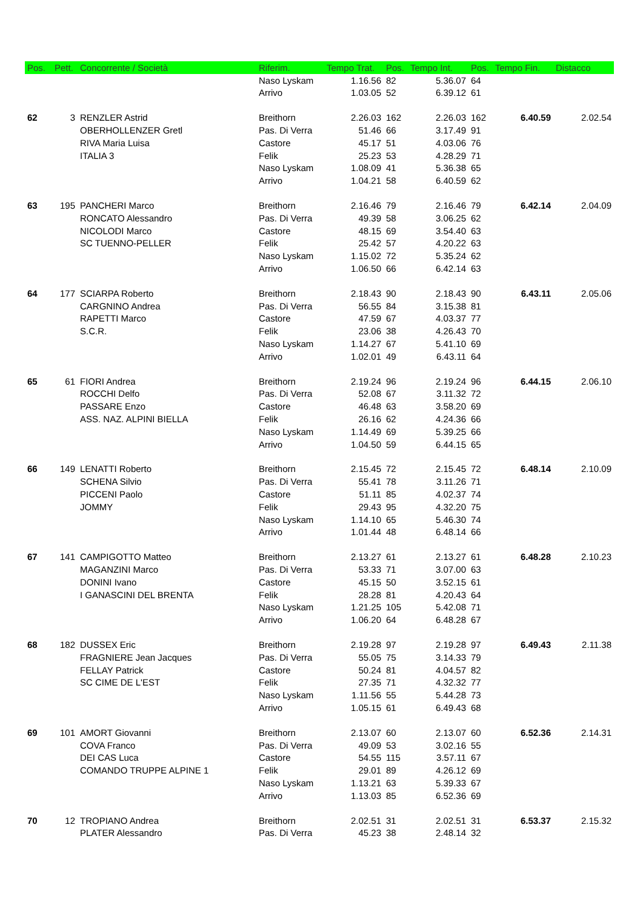| Pos. | Pett. | Concorrente / Società | Riferim. | Tempo Trat. | Pos. | Tempo Int. | Pos. | Tempo Fin. | Distacco |
| --- | --- | --- | --- | --- | --- | --- | --- | --- | --- |
| | | | Naso Lyskam | 1.16.56 | 82 | 5.36.07 | 64 | | |
| | | | Arrivo | 1.03.05 | 52 | 6.39.12 | 61 | | |
| 62 | 3 | RENZLER Astrid | Breithorn | 2.26.03 | 162 | 2.26.03 | 162 | 6.40.59 | 2.02.54 |
| | | OBERHOLLENZER Gretl | Pas. Di Verra | 51.46 | 66 | 3.17.49 | 91 | | |
| | | RIVA Maria Luisa | Castore | 45.17 | 51 | 4.03.06 | 76 | | |
| | | ITALIA 3 | Felik | 25.23 | 53 | 4.28.29 | 71 | | |
| | | | Naso Lyskam | 1.08.09 | 41 | 5.36.38 | 65 | | |
| | | | Arrivo | 1.04.21 | 58 | 6.40.59 | 62 | | |
| 63 | 195 | PANCHERI Marco | Breithorn | 2.16.46 | 79 | 2.16.46 | 79 | 6.42.14 | 2.04.09 |
| | | RONCATO Alessandro | Pas. Di Verra | 49.39 | 58 | 3.06.25 | 62 | | |
| | | NICOLODI Marco | Castore | 48.15 | 69 | 3.54.40 | 63 | | |
| | | SC TUENNO-PELLER | Felik | 25.42 | 57 | 4.20.22 | 63 | | |
| | | | Naso Lyskam | 1.15.02 | 72 | 5.35.24 | 62 | | |
| | | | Arrivo | 1.06.50 | 66 | 6.42.14 | 63 | | |
| 64 | 177 | SCIARPA Roberto | Breithorn | 2.18.43 | 90 | 2.18.43 | 90 | 6.43.11 | 2.05.06 |
| | | CARGNINO Andrea | Pas. Di Verra | 56.55 | 84 | 3.15.38 | 81 | | |
| | | RAPETTI Marco | Castore | 47.59 | 67 | 4.03.37 | 77 | | |
| | | S.C.R. | Felik | 23.06 | 38 | 4.26.43 | 70 | | |
| | | | Naso Lyskam | 1.14.27 | 67 | 5.41.10 | 69 | | |
| | | | Arrivo | 1.02.01 | 49 | 6.43.11 | 64 | | |
| 65 | 61 | FIORI Andrea | Breithorn | 2.19.24 | 96 | 2.19.24 | 96 | 6.44.15 | 2.06.10 |
| | | ROCCHI Delfo | Pas. Di Verra | 52.08 | 67 | 3.11.32 | 72 | | |
| | | PASSARE Enzo | Castore | 46.48 | 63 | 3.58.20 | 69 | | |
| | | ASS. NAZ. ALPINI BIELLA | Felik | 26.16 | 62 | 4.24.36 | 66 | | |
| | | | Naso Lyskam | 1.14.49 | 69 | 5.39.25 | 66 | | |
| | | | Arrivo | 1.04.50 | 59 | 6.44.15 | 65 | | |
| 66 | 149 | LENATTI Roberto | Breithorn | 2.15.45 | 72 | 2.15.45 | 72 | 6.48.14 | 2.10.09 |
| | | SCHENA Silvio | Pas. Di Verra | 55.41 | 78 | 3.11.26 | 71 | | |
| | | PICCENI Paolo | Castore | 51.11 | 85 | 4.02.37 | 74 | | |
| | | JOMMY | Felik | 29.43 | 95 | 4.32.20 | 75 | | |
| | | | Naso Lyskam | 1.14.10 | 65 | 5.46.30 | 74 | | |
| | | | Arrivo | 1.01.44 | 48 | 6.48.14 | 66 | | |
| 67 | 141 | CAMPIGOTTO Matteo | Breithorn | 2.13.27 | 61 | 2.13.27 | 61 | 6.48.28 | 2.10.23 |
| | | MAGANZINI Marco | Pas. Di Verra | 53.33 | 71 | 3.07.00 | 63 | | |
| | | DONINI Ivano | Castore | 45.15 | 50 | 3.52.15 | 61 | | |
| | | I GANASCINI DEL BRENTA | Felik | 28.28 | 81 | 4.20.43 | 64 | | |
| | | | Naso Lyskam | 1.21.25 | 105 | 5.42.08 | 71 | | |
| | | | Arrivo | 1.06.20 | 64 | 6.48.28 | 67 | | |
| 68 | 182 | DUSSEX Eric | Breithorn | 2.19.28 | 97 | 2.19.28 | 97 | 6.49.43 | 2.11.38 |
| | | FRAGNIERE Jean Jacques | Pas. Di Verra | 55.05 | 75 | 3.14.33 | 79 | | |
| | | FELLAY Patrick | Castore | 50.24 | 81 | 4.04.57 | 82 | | |
| | | SC CIME DE L'EST | Felik | 27.35 | 71 | 4.32.32 | 77 | | |
| | | | Naso Lyskam | 1.11.56 | 55 | 5.44.28 | 73 | | |
| | | | Arrivo | 1.05.15 | 61 | 6.49.43 | 68 | | |
| 69 | 101 | AMORT Giovanni | Breithorn | 2.13.07 | 60 | 2.13.07 | 60 | 6.52.36 | 2.14.31 |
| | | COVA Franco | Pas. Di Verra | 49.09 | 53 | 3.02.16 | 55 | | |
| | | DEI CAS Luca | Castore | 54.55 | 115 | 3.57.11 | 67 | | |
| | | COMANDO TRUPPE ALPINE 1 | Felik | 29.01 | 89 | 4.26.12 | 69 | | |
| | | | Naso Lyskam | 1.13.21 | 63 | 5.39.33 | 67 | | |
| | | | Arrivo | 1.13.03 | 85 | 6.52.36 | 69 | | |
| 70 | 12 | TROPIANO Andrea | Breithorn | 2.02.51 | 31 | 2.02.51 | 31 | 6.53.37 | 2.15.32 |
| | | PLATER Alessandro | Pas. Di Verra | 45.23 | 38 | 2.48.14 | 32 | | |